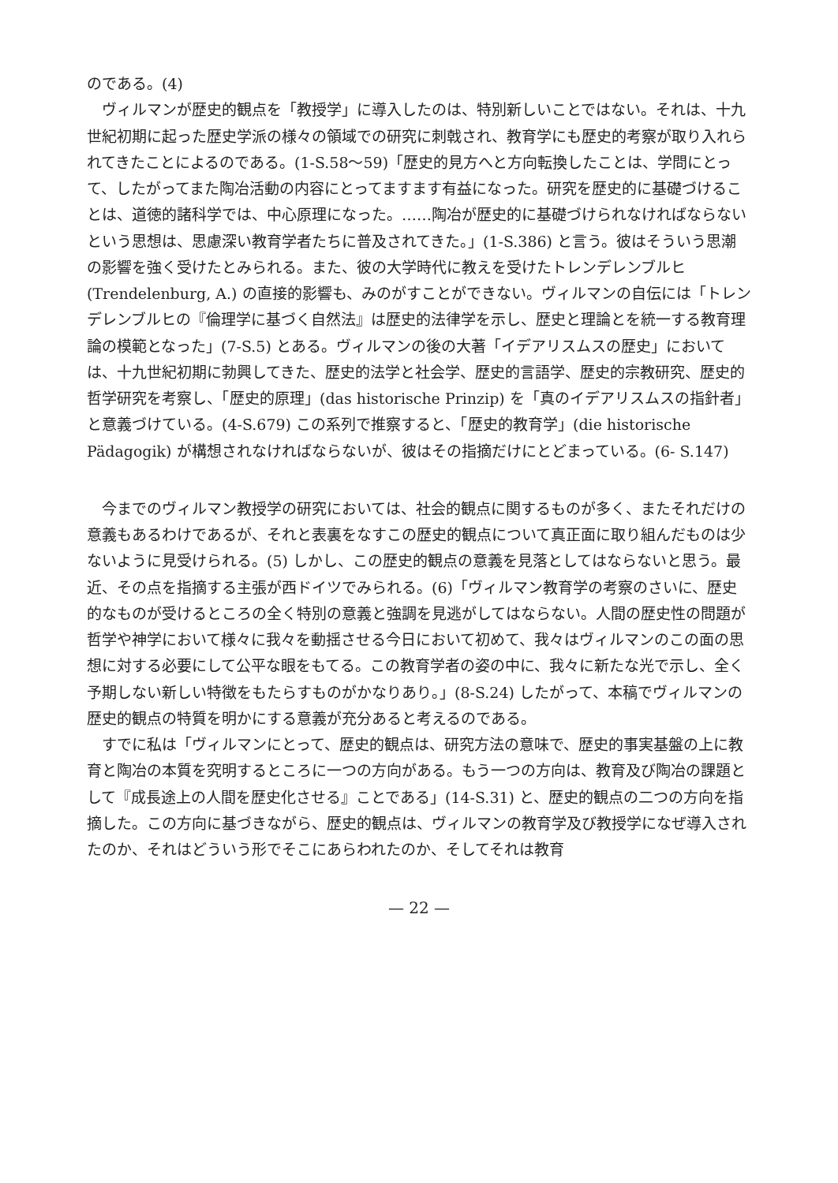のである。(4)
ヴィルマンが歴史的観点を「教授学」に導入したのは、特別新しいことではない。それは、十九世紀初期に起った歴史学派の様々の領域での研究に刺戟され、教育学にも歴史的考察が取り入れられてきたことによるのである。(1-S.58〜59)「歴史的見方へと方向転換したことは、学問にとって、したがってまた陶冶活動の内容にとってますます有益になった。研究を歴史的に基礎づけることは、道徳的諸科学では、中心原理になった。……陶冶が歴史的に基礎づけられなければならないという思想は、思慮深い教育学者たちに普及されてきた。」(1-S.386) と言う。彼はそういう思潮の影響を強く受けたとみられる。また、彼の大学時代に教えを受けたトレンデレンブルヒ (Trendelenburg, A.) の直接的影響も、みのがすことができない。ヴィルマンの自伝には「トレンデレンブルヒの『倫理学に基づく自然法』は歴史的法律学を示し、歴史と理論とを統一する教育理論の模範となった」(7-S.5) とある。ヴィルマンの後の大著「イデアリスムスの歴史」においては、十九世紀初期に勃興してきた、歴史的法学と社会学、歴史的言語学、歴史的宗教研究、歴史的哲学研究を考察し、「歴史的原理」(das historische Prinzip) を「真のイデアリスムスの指針者」と意義づけている。(4-S.679) この系列で推察すると、「歴史的教育学」(die historische Pädagogik) が構想されなければならないが、彼はその指摘だけにとどまっている。(6- S.147)
今までのヴィルマン教授学の研究においては、社会的観点に関するものが多く、またそれだけの意義もあるわけであるが、それと表裏をなすこの歴史的観点について真正面に取り組んだものは少ないように見受けられる。(5) しかし、この歴史的観点の意義を見落としてはならないと思う。最近、その点を指摘する主張が西ドイツでみられる。(6)「ヴィルマン教育学の考察のさいに、歴史的なものが受けるところの全く特別の意義と強調を見逃がしてはならない。人間の歴史性の問題が哲学や神学において様々に我々を動揺させる今日において初めて、我々はヴィルマンのこの面の思想に対する必要にして公平な眼をもてる。この教育学者の姿の中に、我々に新たな光で示し、全く予期しない新しい特徴をもたらすものがかなりあり。」(8-S.24) したがって、本稿でヴィルマンの歴史的観点の特質を明かにする意義が充分あると考えるのである。
すでに私は「ヴィルマンにとって、歴史的観点は、研究方法の意味で、歴史的事実基盤の上に教育と陶冶の本質を究明するところに一つの方向がある。もう一つの方向は、教育及び陶冶の課題として『成長途上の人間を歴史化させる』ことである」(14-S.31) と、歴史的観点の二つの方向を指摘した。この方向に基づきながら、歴史的観点は、ヴィルマンの教育学及び教授学になぜ導入されたのか、それはどういう形でそこにあらわれたのか、そしてそれは教育
— 22 —